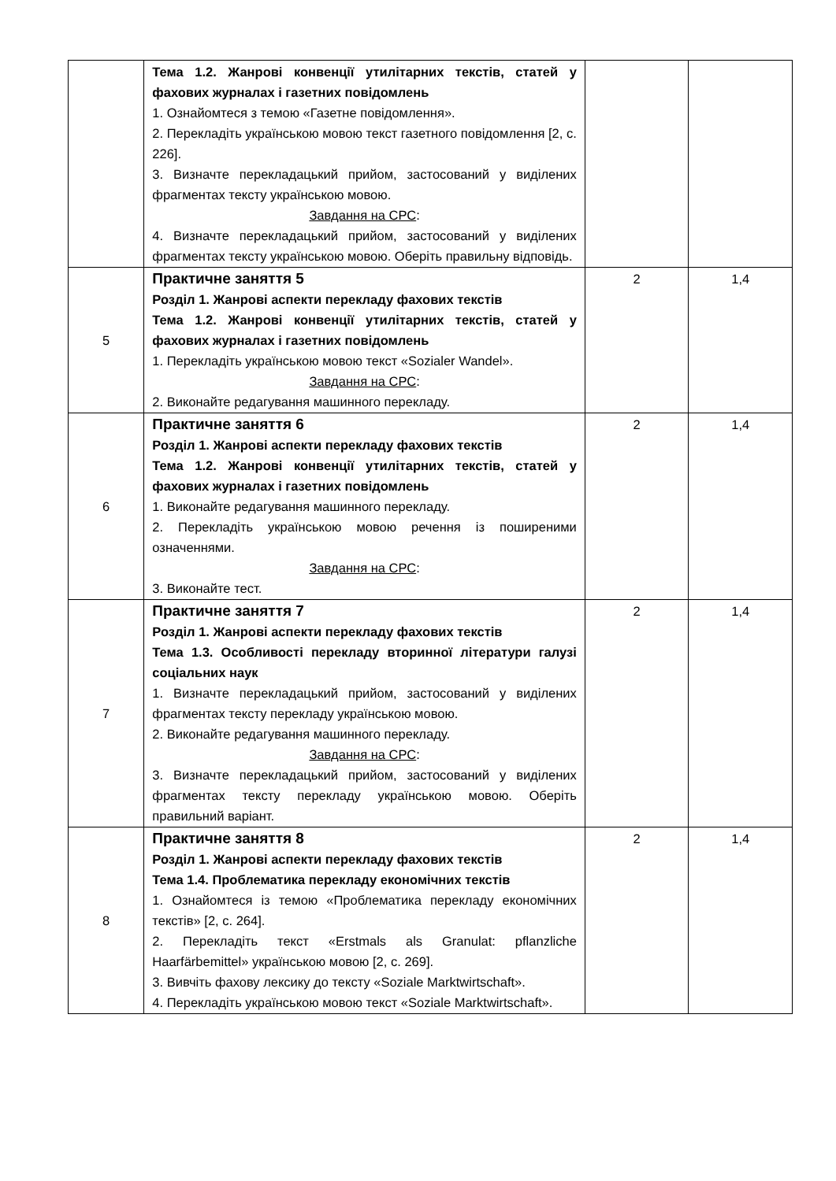| | Тема 1.2. Жанрові конвенції утилітарних текстів, статей у фахових журналах і газетних повідомлень 1. Ознайомтеся з темою «Газетне повідомлення». 2. Перекладіть українською мовою текст газетного повідомлення [2, с. 226]. 3. Визначте перекладацький прийом, застосований у виділених фрагментах тексту українською мовою. Завдання на СРС : 4. Визначте перекладацький прийом, застосований у виділених фрагментах тексту українською мовою. Оберіть правильну відповідь. | | |
| 5 | Практичне заняття 5 Розділ 1. Жанрові аспекти перекладу фахових текстів Тема 1.2. Жанрові конвенції утилітарних текстів, статей у фахових журналах і газетних повідомлень 1. Перекладіть українською мовою текст «Sozialer Wandel». Завдання на СРС : 2. Виконайте редагування машинного перекладу. | 2 | 1,4 |
| 6 | Практичне заняття 6 Розділ 1. Жанрові аспекти перекладу фахових текстів Тема 1.2. Жанрові конвенції утилітарних текстів, статей у фахових журналах і газетних повідомлень 1. Виконайте редагування машинного перекладу. 2. Перекладіть українською мовою речення із поширеними означеннями. Завдання на СРС : 3. Виконайте тест. | 2 | 1,4 |
| 7 | Практичне заняття 7 Розділ 1. Жанрові аспекти перекладу фахових текстів Тема 1.3. Особливості перекладу вторинної літератури галузі соціальних наук 1. Визначте перекладацький прийом, застосований у виділених фрагментах тексту перекладу українською мовою. 2. Виконайте редагування машинного перекладу. Завдання на СРС : 3. Визначте перекладацький прийом, застосований у виділених фрагментах тексту перекладу українською мовою. Оберіть правильний варіант. | 2 | 1,4 |
| 8 | Практичне заняття 8 Розділ 1. Жанрові аспекти перекладу фахових текстів Тема 1.4. Проблематика перекладу економічних текстів 1. Ознайомтеся із темою «Проблематика перекладу економічних текстів» [2, с. 264]. 2. Перекладіть текст «Erstmals als Granulat: pflanzliche Haarfärbemittel» українською мовою [2, с. 269]. 3. Вивчіть фахову лексику до тексту «Soziale Marktwirtschaft». 4. Перекладіть українською мовою текст «Soziale Marktwirtschaft». | 2 | 1,4 |